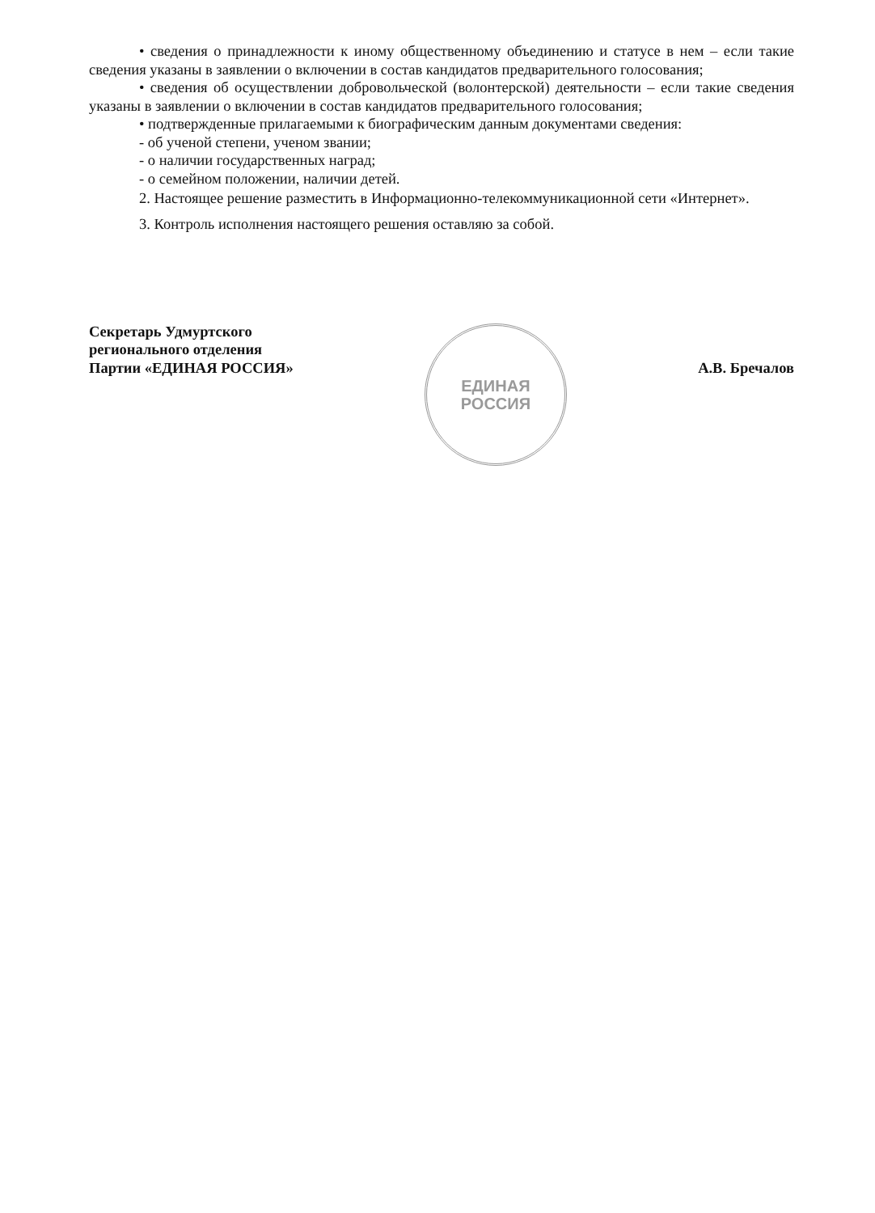• сведения о принадлежности к иному общественному объединению и статусе в нем – если такие сведения указаны в заявлении о включении в состав кандидатов предварительного голосования;
• сведения об осуществлении добровольческой (волонтерской) деятельности – если такие сведения указаны в заявлении о включении в состав кандидатов предварительного голосования;
• подтвержденные прилагаемыми к биографическим данным документами сведения:
- об ученой степени, ученом звании;
- о наличии государственных наград;
- о семейном положении, наличии детей.
2. Настоящее решение разместить в Информационно-телекоммуникационной сети «Интернет».
3. Контроль исполнения настоящего решения оставляю за собой.
Секретарь Удмуртского
регионального отделения
Партии «ЕДИНАЯ РОССИЯ»
ЕДИНАЯ
РОССИЯ
А.В. Бречалов